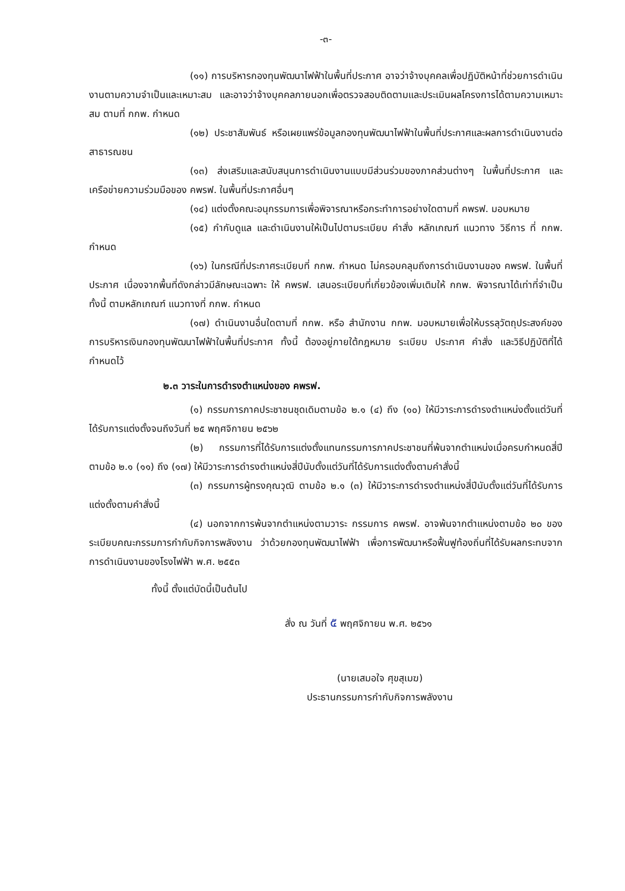-๓-
(๑๑) การบริหารกองทุนพัฒนาไฟฟ้าในพื้นที่ประกาศ อาจว่าจ้างบุคคลเพื่อปฏิบัติหน้าที่ช่วยการดำเนินงานตามความจำเป็นและเหมาะสม และอาจว่าจ้างบุคคลภายนอกเพื่อตรวจสอบติดตามและประเมินผลโครงการได้ตามความเหมาะสม ตามที่ กกพ. กำหนด
(๑๒) ประชาสัมพันธ์ หรือเผยแพร่ข้อมูลกองทุนพัฒนาไฟฟ้าในพื้นที่ประกาศและผลการดำเนินงานต่อสาธารณชน
(๑๓) ส่งเสริมและสนับสนุนการดำเนินงานแบบมีส่วนร่วมของภาคส่วนต่างๆ ในพื้นที่ประกาศ และเครือข่ายความร่วมมือของ คพรฟ. ในพื้นที่ประกาศอื่นๆ
(๑๔) แต่งตั้งคณะอนุกรรมการเพื่อพิจารณาหรือกระทำการอย่างใดตามที่ คพรฟ. มอบหมาย
(๑๕) กำกับดูแล และดำเนินงานให้เป็นไปตามระเบียบ คำสั่ง หลักเกณฑ์ แนวทาง วิธีการ ที่ กกพ. กำหนด
(๑๖) ในกรณีที่ประกาศระเบียบที่ กกพ. กำหนด ไม่ครอบคลุมถึงการดำเนินงานของ คพรฟ. ในพื้นที่ประกาศ เนื่องจากพื้นที่ดังกล่าวมีลักษณะเฉพาะ ให้ คพรฟ. เสนอระเบียบที่เกี่ยวข้องเพิ่มเติมให้ กกพ. พิจารณาได้เท่าที่จำเป็น ทั้งนี้ ตามหลักเกณฑ์ แนวทางที่ กกพ. กำหนด
(๑๗) ดำเนินงานอื่นใดตามที่ กกพ. หรือ สำนักงาน กกพ. มอบหมายเพื่อให้บรรลุวัตถุประสงค์ของการบริหารเงินกองทุนพัฒนาไฟฟ้าในพื้นที่ประกาศ ทั้งนี้ ต้องอยู่ภายใต้กฎหมาย ระเบียบ ประกาศ คำสั่ง และวิธีปฏิบัติที่ได้กำหนดไว้
๒.๓ วาระในการดำรงตำแหน่งของ คพรฟ.
(๑) กรรมการภาคประชาชนชุดเดิมตามข้อ ๒.๑ (๔) ถึง (๑๐) ให้มีวาระการดำรงตำแหน่งตั้งแต่วันที่ได้รับการแต่งตั้งจนถึงวันที่ ๒๕ พฤศจิกายน ๒๕๖๒
(๒) กรรมการที่ได้รับการแต่งตั้งแทนกรรมการภาคประชาชนที่พ้นจากตำแหน่งเมื่อครบกำหนดสี่ปี ตามข้อ ๒.๑ (๑๑) ถึง (๑๗) ให้มีวาระการดำรงตำแหน่งสี่ปีนับตั้งแต่วันที่ได้รับการแต่งตั้งตามคำสั่งนี้
(๓) กรรมการผู้ทรงคุณวุฒิ ตามข้อ ๒.๑ (๓) ให้มีวาระการดำรงตำแหน่งสี่ปีนับตั้งแต่วันที่ได้รับการแต่งตั้งตามคำสั่งนี้
(๔) นอกจากการพ้นจากตำแหน่งตามวาระ กรรมการ คพรฟ. อาจพ้นจากตำแหน่งตามข้อ ๒๐ ของระเบียบคณะกรรมการกำกับกิจการพลังงาน ว่าด้วยกองทุนพัฒนาไฟฟ้า เพื่อการพัฒนาหรือฟื้นฟูท้องถิ่นที่ได้รับผลกระทบจากการดำเนินงานของโรงไฟฟ้า พ.ศ. ๒๕๕๓
ทั้งนี้ ตั้งแต่บัดนี้เป็นต้นไป
สั่ง ณ วันที่ ๕ พฤศจิกายน พ.ศ. ๒๕๖๑
(นายเสมอใจ ศุขสุเมฆ)
ประธานกรรมการกำกับกิจการพลังงาน